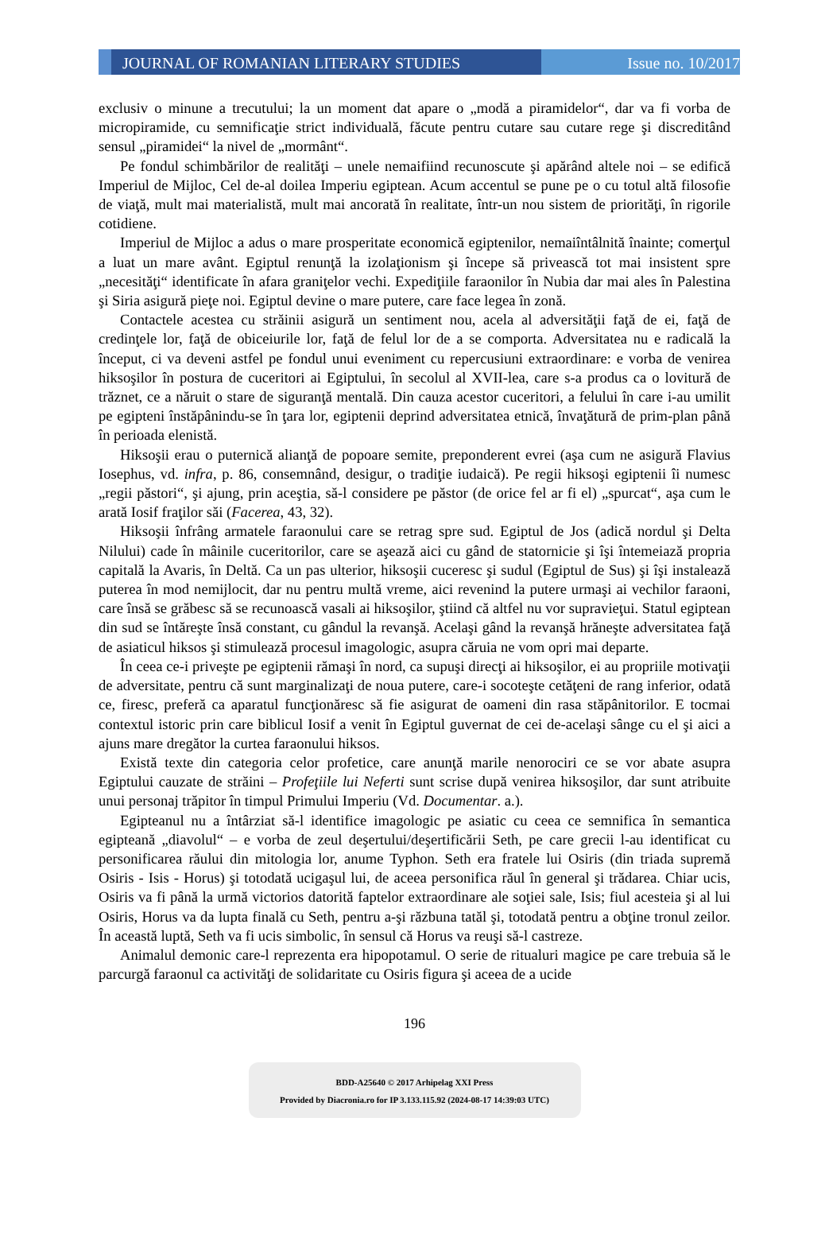JOURNAL OF ROMANIAN LITERARY STUDIES
Issue no. 10/2017
exclusiv o minune a trecutului; la un moment dat apare o „modă a piramidelor“, dar va fi vorba de micropiramide, cu semnificaţie strict individuală, făcute pentru cutare sau cutare rege şi discreditând sensul „piramidei“ la nivel de „mormânt“.
Pe fondul schimbărilor de realităţi – unele nemaifiind recunoscute şi apărând altele noi – se edifică Imperiul de Mijloc, Cel de-al doilea Imperiu egiptean. Acum accentul se pune pe o cu totul altă filosofie de viaţă, mult mai materialistă, mult mai ancorată în realitate, într-un nou sistem de priorităţi, în rigorile cotidiene.
Imperiul de Mijloc a adus o mare prosperitate economică egiptenilor, nemaiîntâlnită înainte; comerţul a luat un mare avânt. Egiptul renunţă la izolaţionism şi începe să privească tot mai insistent spre „necesităţi“ identificate în afara graniţelor vechi. Expediţiile faraonilor în Nubia dar mai ales în Palestina şi Siria asigură pieţe noi. Egiptul devine o mare putere, care face legea în zonă.
Contactele acestea cu străinii asigură un sentiment nou, acela al adversităţii faţă de ei, faţă de credinţele lor, faţă de obiceiurile lor, faţă de felul lor de a se comporta. Adversitatea nu e radicală la început, ci va deveni astfel pe fondul unui eveniment cu repercusiuni extraordinare: e vorba de venirea hiksoşilor în postura de cuceritori ai Egiptului, în secolul al XVII-lea, care s-a produs ca o lovitură de trăznet, ce a năruit o stare de siguranţă mentală. Din cauza acestor cuceritori, a felului în care i-au umilit pe egipteni înstăpânindu-se în ţara lor, egiptenii deprind adversitatea etnică, învaţătură de prim-plan până în perioada elenistă.
Hiksoşii erau o puternică alianţă de popoare semite, preponderent evrei (aşa cum ne asigură Flavius Iosephus, vd. infra, p. 86, consemnând, desigur, o tradiţie iudaică). Pe regii hiksoşi egiptenii îi numesc „regii păstori“, şi ajung, prin aceştia, să-l considere pe păstor (de orice fel ar fi el) „spurcat“, aşa cum le arată Iosif fraţilor săi (Facerea, 43, 32).
Hiksoşii înfrâng armatele faraonului care se retrag spre sud. Egiptul de Jos (adică nordul şi Delta Nilului) cade în mâinile cuceritorilor, care se aşează aici cu gând de statornicie şi îşi întemeiază propria capitală la Avaris, în Deltă. Ca un pas ulterior, hiksoşii cuceresc şi sudul (Egiptul de Sus) şi îşi instalează puterea în mod nemijlocit, dar nu pentru multă vreme, aici revenind la putere urmaşi ai vechilor faraoni, care însă se grăbesc să se recunoască vasali ai hiksoşilor, ştiind că altfel nu vor supravieţui. Statul egiptean din sud se întăreşte însă constant, cu gândul la revanşă. Acelaşi gând la revanşă hrăneşte adversitatea faţă de asiaticul hiksos şi stimulează procesul imagologic, asupra căruia ne vom opri mai departe.
În ceea ce-i priveşte pe egiptenii rămaşi în nord, ca supuşi direcţi ai hiksoşilor, ei au propriile motivaţii de adversitate, pentru că sunt marginalizaţi de noua putere, care-i socoteşte cetăţeni de rang inferior, odată ce, firesc, preferă ca aparatul funcţionăresc să fie asigurat de oameni din rasa stăpânitorilor. E tocmai contextul istoric prin care biblicul Iosif a venit în Egiptul guvernat de cei de-acelaşi sânge cu el şi aici a ajuns mare dregător la curtea faraonului hiksos.
Există texte din categoria celor profetice, care anunţă marile nenorociri ce se vor abate asupra Egiptului cauzate de străini – Profeţiile lui Neferti sunt scrise după venirea hiksoşilor, dar sunt atribuite unui personaj trăpitor în timpul Primului Imperiu (Vd. Documentar. a.).
Egipteanul nu a întârziat să-l identifice imagologic pe asiatic cu ceea ce semnifica în semantica egipteană „diavolul“ – e vorba de zeul deşertului/deşertificării Seth, pe care grecii l-au identificat cu personificarea răului din mitologia lor, anume Typhon. Seth era fratele lui Osiris (din triada supremă Osiris - Isis - Horus) şi totodată ucigaşul lui, de aceea personifica răul în general şi trădarea. Chiar ucis, Osiris va fi până la urmă victorios datorită faptelor extraordinare ale soţiei sale, Isis; fiul acesteia şi al lui Osiris, Horus va da lupta finală cu Seth, pentru a-şi răzbuna tatăl şi, totodată pentru a obţine tronul zeilor. În această luptă, Seth va fi ucis simbolic, în sensul că Horus va reuşi să-l castreze.
Animalul demonic care-l reprezenta era hipopotamul. O serie de ritualuri magice pe care trebuia să le parcurgă faraonul ca activităţi de solidaritate cu Osiris figura şi aceea de a ucide
196
BDD-A25640 © 2017 Arhipelag XXI Press
Provided by Diacronia.ro for IP 3.133.115.92 (2024-08-17 14:39:03 UTC)